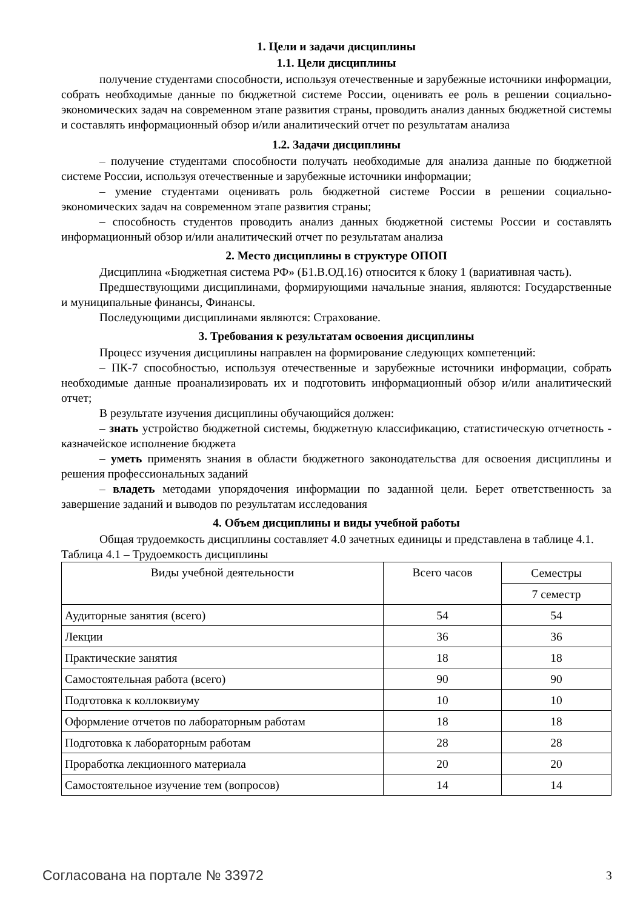1. Цели и задачи дисциплины
1.1. Цели дисциплины
получение студентами способности, используя отечественные и зарубежные источники информации, собрать необходимые данные по бюджетной системе России, оценивать ее роль в решении социально-экономических задач на современном этапе развития страны, проводить анализ данных бюджетной системы и составлять информационный обзор и/или аналитический отчет по результатам анализа
1.2. Задачи дисциплины
– получение студентами способности получать необходимые для анализа данные по бюджетной системе России, используя отечественные и зарубежные источники информации;
– умение студентами оценивать роль бюджетной системе России в решении социально-экономических задач на современном этапе развития страны;
– способность студентов проводить анализ данных бюджетной системы России и составлять информационный обзор и/или аналитический отчет по результатам анализа
2. Место дисциплины в структуре ОПОП
Дисциплина «Бюджетная система РФ» (Б1.В.ОД.16) относится к блоку 1 (вариативная часть).
Предшествующими дисциплинами, формирующими начальные знания, являются: Государственные и муниципальные финансы, Финансы.
Последующими дисциплинами являются: Страхование.
3. Требования к результатам освоения дисциплины
Процесс изучения дисциплины направлен на формирование следующих компетенций:
– ПК-7 способностью, используя отечественные и зарубежные источники информации, собрать необходимые данные проанализировать их и подготовить информационный обзор и/или аналитический отчет;
В результате изучения дисциплины обучающийся должен:
– знать устройство бюджетной системы, бюджетную классификацию, статистическую отчетность - казначейское исполнение бюджета
– уметь применять знания в области бюджетного законодательства для освоения дисциплины и решения профессиональных заданий
– владеть методами упорядочения информации по заданной цели. Берет ответственность за завершение заданий и выводов по результатам исследования
4. Объем дисциплины и виды учебной работы
Общая трудоемкость дисциплины составляет 4.0 зачетных единицы и представлена в таблице 4.1.
Таблица 4.1 – Трудоемкость дисциплины
| Виды учебной деятельности | Всего часов | Семестры |
| | | 7 семестр |
| Аудиторные занятия (всего) | 54 | 54 |
| Лекции | 36 | 36 |
| Практические занятия | 18 | 18 |
| Самостоятельная работа (всего) | 90 | 90 |
| Подготовка к коллоквиуму | 10 | 10 |
| Оформление отчетов по лабораторным работам | 18 | 18 |
| Подготовка к лабораторным работам | 28 | 28 |
| Проработка лекционного материала | 20 | 20 |
| Самостоятельное изучение тем (вопросов) | 14 | 14 |
Согласована на портале № 33972 3